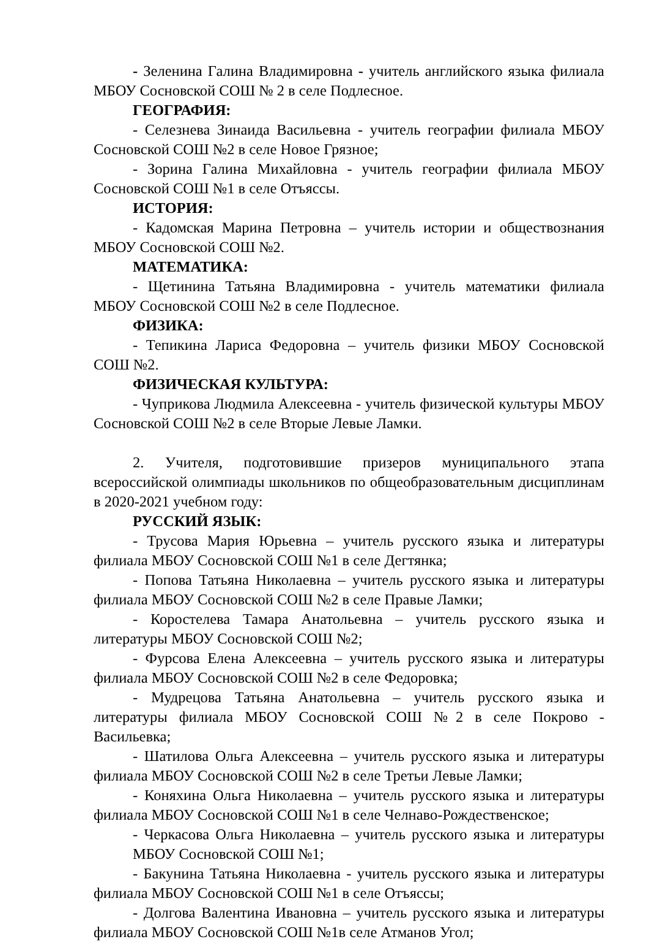- Зеленина Галина Владимировна - учитель английского языка филиала МБОУ Сосновской СОШ № 2 в селе Подлесное.
ГЕОГРАФИЯ:
- Селезнева Зинаида Васильевна - учитель географии филиала МБОУ Сосновской СОШ №2 в селе Новое Грязное;
- Зорина Галина Михайловна - учитель географии филиала МБОУ Сосновской СОШ №1 в селе Отъяссы.
ИСТОРИЯ:
- Кадомская Марина Петровна – учитель истории и обществознания МБОУ Сосновской СОШ №2.
МАТЕМАТИКА:
- Щетинина Татьяна Владимировна - учитель математики филиала МБОУ Сосновской СОШ №2 в селе Подлесное.
ФИЗИКА:
- Тепикина Лариса Федоровна – учитель физики МБОУ Сосновской СОШ №2.
ФИЗИЧЕСКАЯ КУЛЬТУРА:
- Чуприкова Людмила Алексеевна - учитель физической культуры МБОУ Сосновской СОШ №2 в селе Вторые Левые Ламки.
2. Учителя, подготовившие призеров муниципального этапа всероссийской олимпиады школьников по общеобразовательным дисциплинам в 2020-2021 учебном году:
РУССКИЙ ЯЗЫК:
- Трусова Мария Юрьевна – учитель русского языка и литературы филиала МБОУ Сосновской СОШ №1 в селе Дегтянка;
- Попова Татьяна Николаевна – учитель русского языка и литературы филиала МБОУ Сосновской СОШ №2 в селе Правые Ламки;
- Коростелева Тамара Анатольевна – учитель русского языка и литературы МБОУ Сосновской СОШ №2;
- Фурсова Елена Алексеевна – учитель русского языка и литературы филиала МБОУ Сосновской СОШ №2 в селе Федоровка;
- Мудрецова Татьяна Анатольевна – учитель русского языка и литературы филиала МБОУ Сосновской СОШ №2 в селе Покрово - Васильевка;
- Шатилова Ольга Алексеевна – учитель русского языка и литературы филиала МБОУ Сосновской СОШ №2 в селе Третьи Левые Ламки;
- Коняхина Ольга Николаевна – учитель русского языка и литературы филиала МБОУ Сосновской СОШ №1 в селе Челнаво-Рождественское;
- Черкасова Ольга Николаевна – учитель русского языка и литературы МБОУ Сосновской СОШ №1;
- Бакунина Татьяна Николаевна - учитель русского языка и литературы филиала МБОУ Сосновской СОШ №1 в селе Отъяссы;
- Долгова Валентина Ивановна – учитель русского языка и литературы филиала МБОУ Сосновской СОШ №1в селе Атманов Угол;